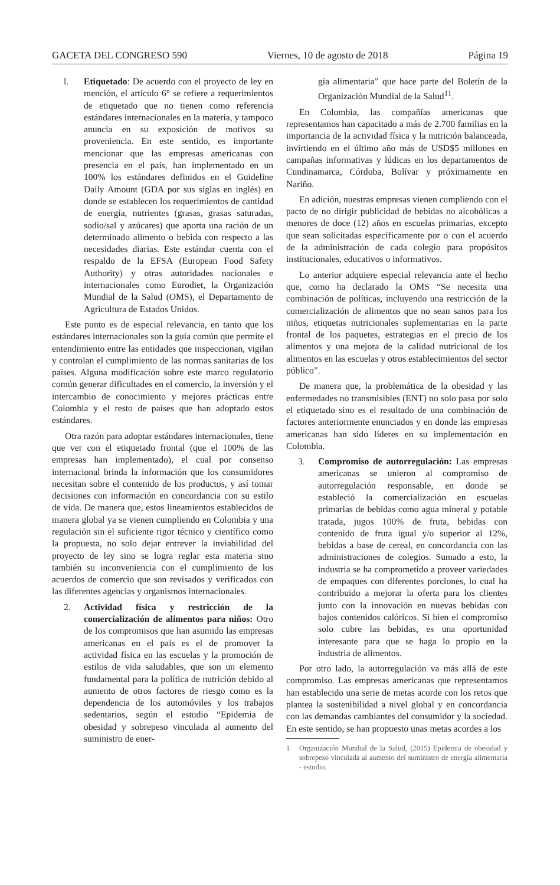GACETA DEL CONGRESO 590 Viernes, 10 de agosto de 2018 Página 19
l. Etiquetado: De acuerdo con el proyecto de ley en mención, el artículo 6° se refiere a requerimientos de etiquetado que no tienen como referencia estándares internacionales en la materia, y tampoco anuncia en su exposición de motivos su proveniencia. En este sentido, es importante mencionar que las empresas americanas con presencia en el país, han implementado en un 100% los estándares definidos en el Guideline Daily Amount (GDA por sus siglas en inglés) en donde se establecen los requerimientos de cantidad de energía, nutrientes (grasas, grasas saturadas, sodio/sal y azúcares) que aporta una ración de un determinado alimento o bebida con respecto a las necesidades diarias. Este estándar cuenta con el respaldo de la EFSA (European Food Safety Authority) y otras autoridades nacionales e internacionales como Eurodiet, la Organización Mundial de la Salud (OMS), el Departamento de Agricultura de Estados Unidos.
Este punto es de especial relevancia, en tanto que los estándares internacionales son la guía común que permite el entendimiento entre las entidades que inspeccionan, vigilan y controlan el cumplimiento de las normas sanitarias de los países. Alguna modificación sobre este marco regulatorio común generar dificultades en el comercio, la inversión y el intercambio de conocimiento y mejores prácticas entre Colombia y el resto de países que han adoptado estos estándares.
Otra razón para adoptar estándares internacionales, tiene que ver con el etiquetado frontal (que el 100% de las empresas han implementado), el cual por consenso internacional brinda la información que los consumidores necesitan sobre el contenido de los productos, y así tomar decisiones con información en concordancia con su estilo de vida. De manera que, estos lineamientos establecidos de manera global ya se vienen cumpliendo en Colombia y una regulación sin el suficiente rigor técnico y científico como la propuesta, no solo dejar entrever la inviabilidad del proyecto de ley sino se logra reglar esta materia sino también su inconveniencia con el cumplimiento de los acuerdos de comercio que son revisados y verificados con las diferentes agencias y organismos internacionales.
2. Actividad física y restricción de la comercialización de alimentos para niños: Otro de los compromisos que han asumido las empresas americanas en el país es el de promover la actividad física en las escuelas y la promoción de estilos de vida saludables, que son un elemento fundamental para la política de nutrición debido al aumento de otros factores de riesgo como es la dependencia de los automóviles y los trabajos sedentarios, según el estudio “Epidemia de obesidad y sobrepeso vinculada al aumento del suministro de ener-
gía alimentaria” que hace parte del Boletín de la Organización Mundial de la Salud<sup>11</sup>.
En Colombia, las compañías americanas que representamos han capacitado a más de 2.700 familias en la importancia de la actividad física y la nutrición balanceada, invirtiendo en el último año más de USD$5 millones en campañas informativas y lúdicas en los departamentos de Cundinamarca, Córdoba, Bolívar y próximamente en Nariño.
En adición, nuestras empresas vienen cumpliendo con el pacto de no dirigir publicidad de bebidas no alcohólicas a menores de doce (12) años en escuelas primarias, excepto que sean solicitadas específicamente por o con el acuerdo de la administración de cada colegio para propósitos institucionales, educativos o informativos.
Lo anterior adquiere especial relevancia ante el hecho que, como ha declarado la OMS “Se necesita una combinación de políticas, incluyendo una restricción de la comercialización de alimentos que no sean sanos para los niños, etiquetas nutricionales suplementarias en la parte frontal de los paquetes, estrategias en el precio de los alimentos y una mejora de la calidad nutricional de los alimentos en las escuelas y otros establecimientos del sector público”.
De manera que, la problemática de la obesidad y las enfermedades no transmisibles (ENT) no solo pasa por solo el etiquetado sino es el resultado de una combinación de factores anteriormente enunciados y en donde las empresas americanas han sido líderes en su implementación en Colombia.
3. Compromiso de autorregulación: Las empresas americanas se unieron al compromiso de autorregulación responsable, en donde se estableció la comercialización en escuelas primarias de bebidas como agua mineral y potable tratada, jugos 100% de fruta, bebidas con contenido de fruta igual y/o superior al 12%, bebidas a base de cereal, en concordancia con las administraciones de colegios. Sumado a esto, la industria se ha comprometido a proveer variedades de empaques con diferentes porciones, lo cual ha contribuido a mejorar la oferta para los clientes junto con la innovación en nuevas bebidas con bajos contenidos calóricos. Si bien el compromiso solo cubre las bebidas, es una oportunidad interesante para que se haga lo propio en la industria de alimentos.
Por otro lado, la autorregulación va más allá de este compromiso. Las empresas americanas que representamos han establecido una serie de metas acorde con los retos que plantea la sostenibilidad a nivel global y en concordancia con las demandas cambiantes del consumidor y la sociedad. En este sentido, se han propuesto unas metas acordes a los
1 Organización Mundial de la Salud, (2015) Epidemia de obesidad y sobrepeso vinculada al aumento del suministro de energía alimentaria - estudio.